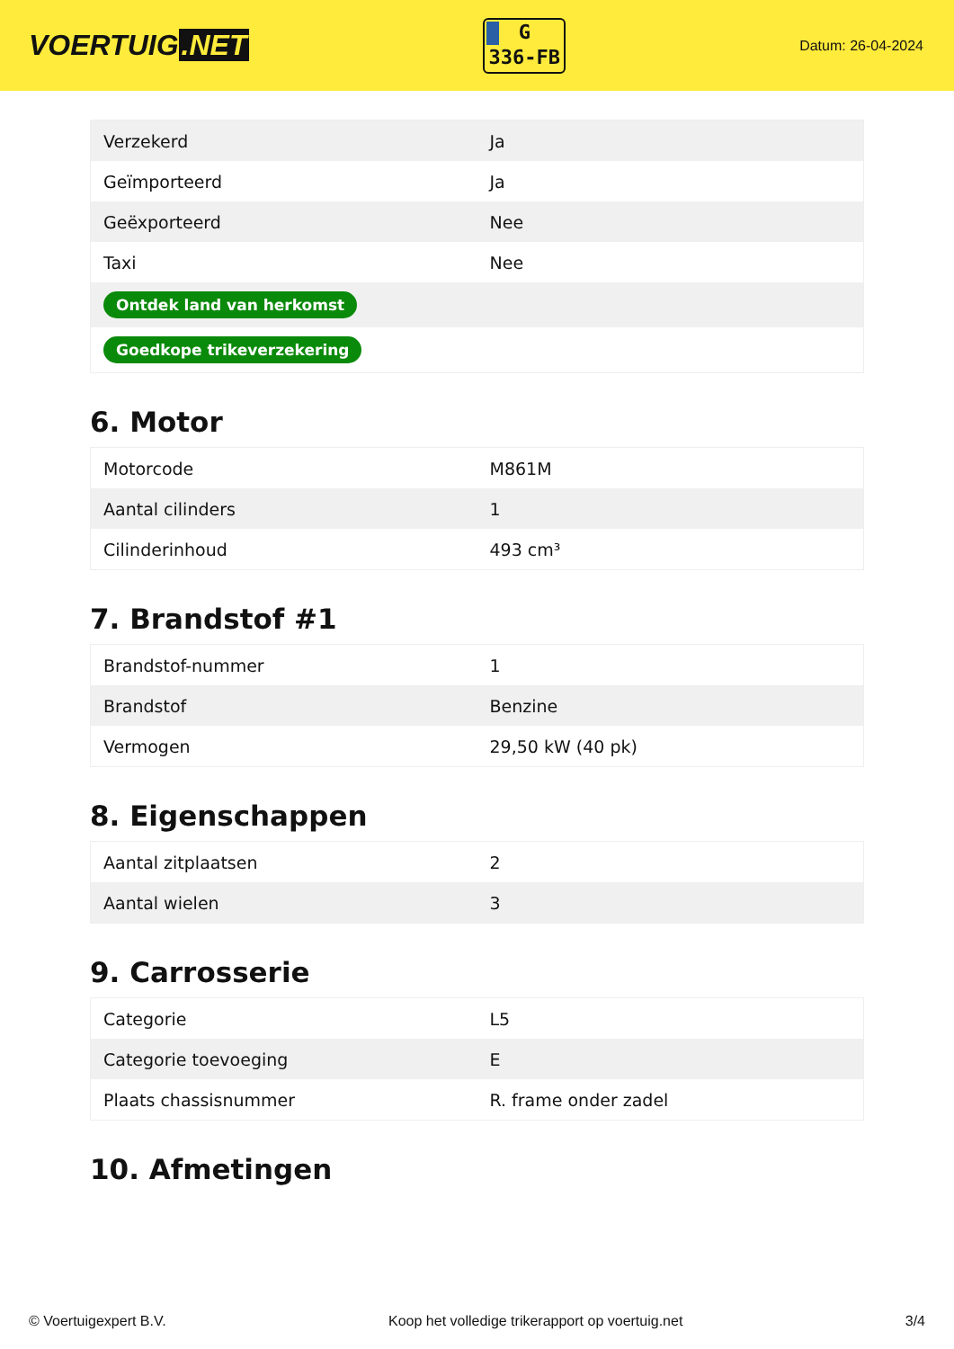VOERTUIG.NET
G
336-FB
Datum: 26-04-2024
| Verzekerd | Ja |
| Geïmporteerd | Ja |
| Geëxporteerd | Nee |
| Taxi | Nee |
| Ontdek land van herkomst | |
| Goedkope trikeverzekering | |
6. Motor
| Motorcode | M861M |
| Aantal cilinders | 1 |
| Cilinderinhoud | 493 cm³ |
7. Brandstof #1
| Brandstof-nummer | 1 |
| Brandstof | Benzine |
| Vermogen | 29,50 kW (40 pk) |
8. Eigenschappen
| Aantal zitplaatsen | 2 |
| Aantal wielen | 3 |
9. Carrosserie
| Categorie | L5 |
| Categorie toevoeging | E |
| Plaats chassisnummer | R. frame onder zadel |
10. Afmetingen
© Voertuigexpert B.V. Koop het volledige trikerapport op voertuig.net 3/4